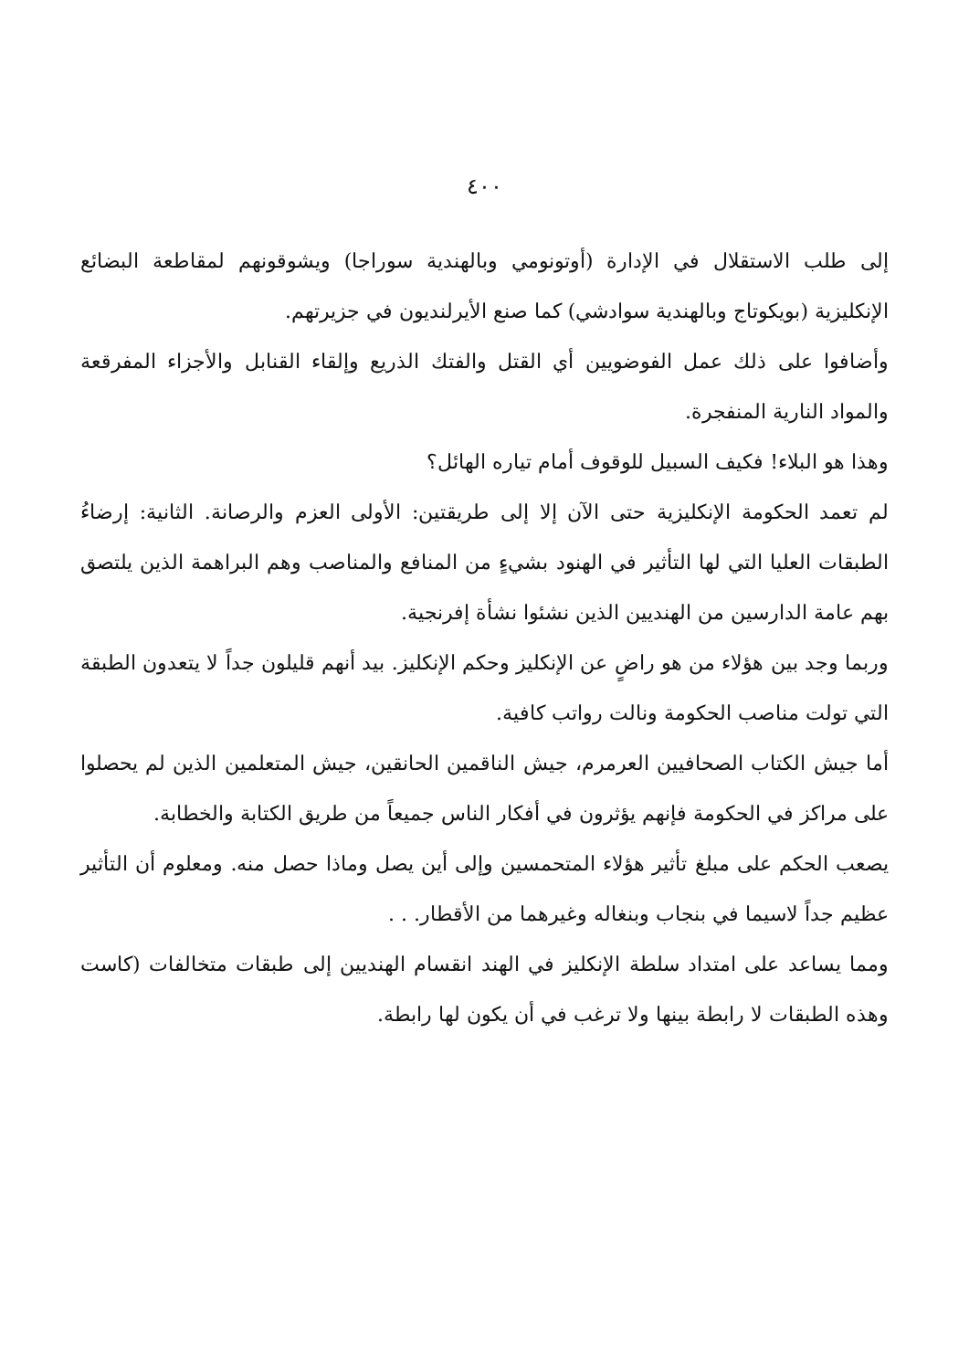٤٠٠
إلى طلب الاستقلال في الإدارة (أوتونومي وبالهندية سوراجا) ويشوقونهم لمقاطعة البضائع الإنكليزية (بويكوتاج وبالهندية سوادشي) كما صنع الأيرلنديون في جزيرتهم.
وأضافوا على ذلك عمل الفوضويين أي القتل والفتك الذريع وإلقاء القنابل والأجزاء المفرقعة والمواد النارية المنفجرة.
وهذا هو البلاء! فكيف السبيل للوقوف أمام تياره الهائل؟
لم تعمد الحكومة الإنكليزية حتى الآن إلا إلى طريقتين: الأولى العزم والرصانة. الثانية: إرضاءُ الطبقات العليا التي لها التأثير في الهنود بشيءٍ من المنافع والمناصب وهم البراهمة الذين يلتصق بهم عامة الدارسين من الهنديين الذين نشئوا نشأة إفرنجية.
وربما وجد بين هؤلاء من هو راضٍ عن الإنكليز وحكم الإنكليز. بيد أنهم قليلون جداً لا يتعدون الطبقة التي تولت مناصب الحكومة ونالت رواتب كافية.
أما جيش الكتاب الصحافيين العرمرم، جيش الناقمين الحانقين، جيش المتعلمين الذين لم يحصلوا على مراكز في الحكومة فإنهم يؤثرون في أفكار الناس جميعاً من طريق الكتابة والخطابة.
يصعب الحكم على مبلغ تأثير هؤلاء المتحمسين وإلى أين يصل وماذا حصل منه. ومعلوم أن التأثير عظيم جداً لاسيما في بنجاب وبنغاله وغيرهما من الأقطار. . .
ومما يساعد على امتداد سلطة الإنكليز في الهند انقسام الهنديين إلى طبقات متخالفات (كاست وهذه الطبقات لا رابطة بينها ولا ترغب في أن يكون لها رابطة.